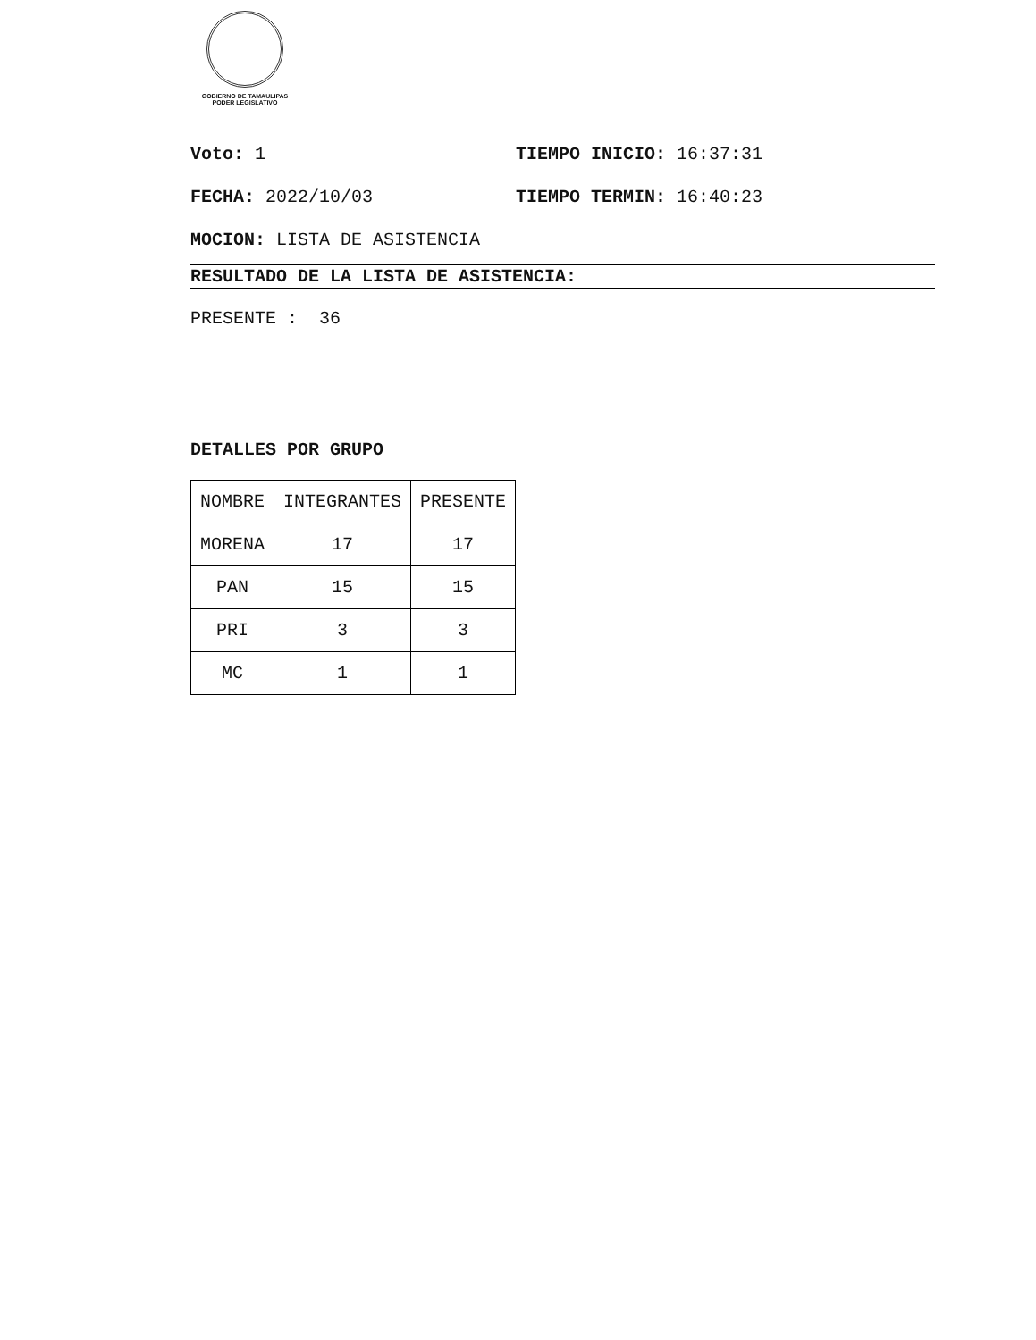GOBIERNO DE TAMAULIPAS
PODER LEGISLATIVO
Voto: 1 TIEMPO INICIO: 16:37:31
FECHA: 2022/10/03 TIEMPO TERMIN: 16:40:23
MOCION: LISTA DE ASISTENCIA
RESULTADO DE LA LISTA DE ASISTENCIA:
PRESENTE : 36
DETALLES POR GRUPO
| NOMBRE | INTEGRANTES | PRESENTE |
| MORENA | 17 | 17 |
| PAN | 15 | 15 |
| PRI | 3 | 3 |
| MC | 1 | 1 |